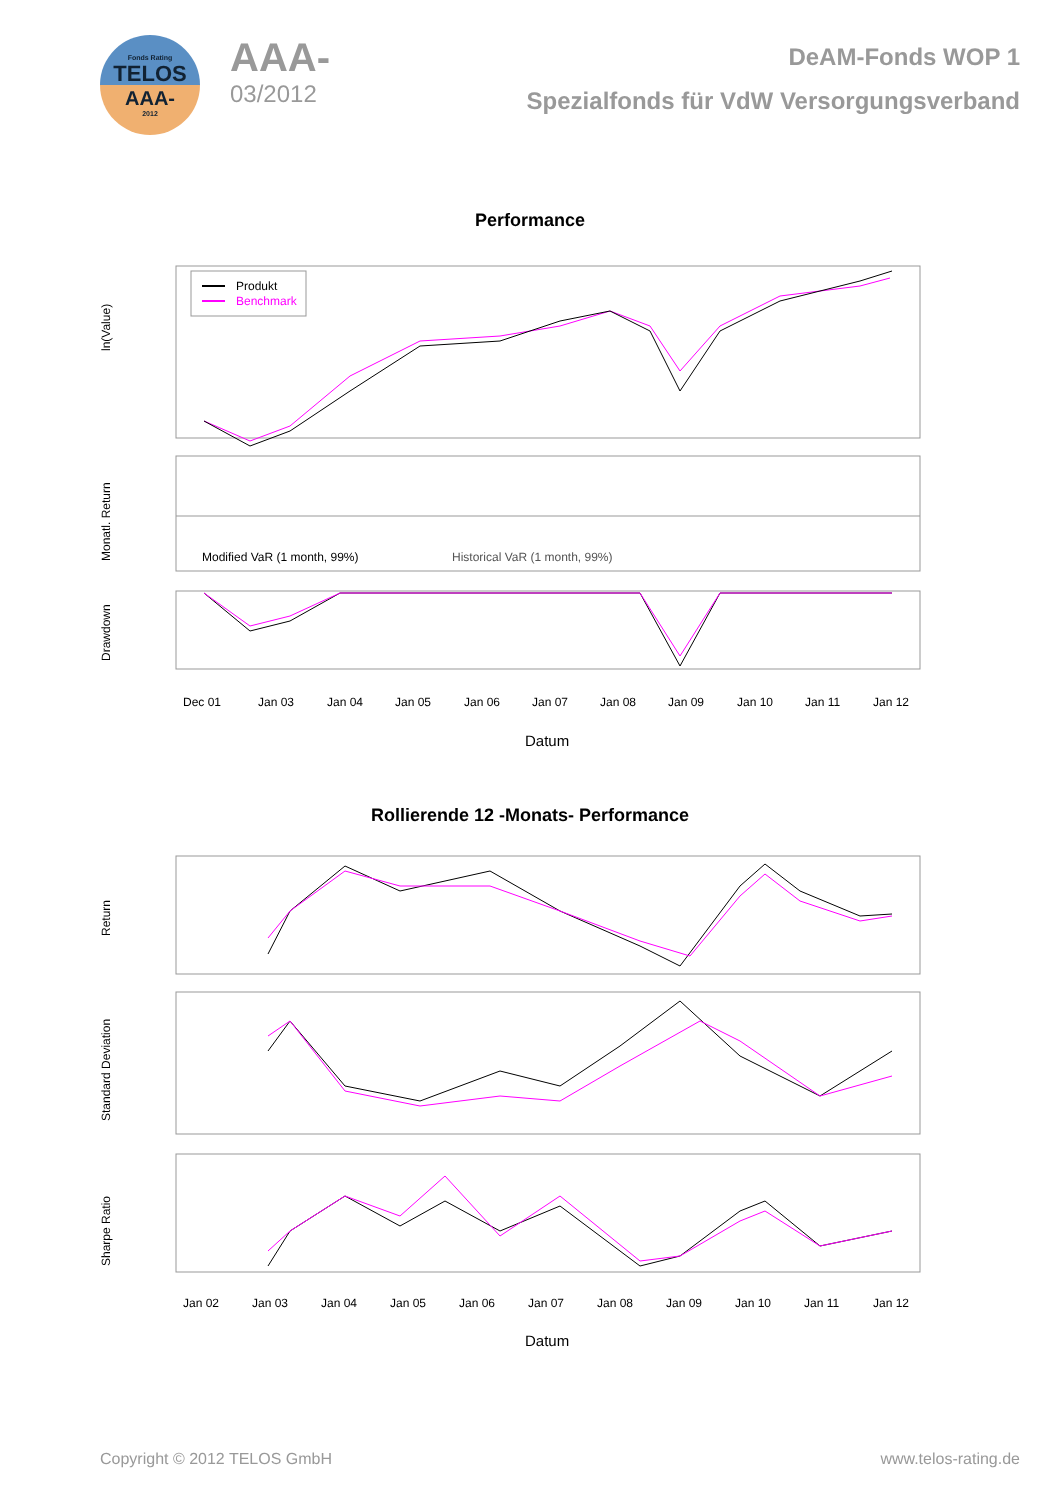Fonds Rating
TELOS
AAA-
2012
AAA-
03/2012
DeAM-Fonds WOP 1
Spezialfonds für VdW Versorgungsverband
Performance
ln(Value)
Monatl. Return
Drawdown
Produkt
Benchmark
Modified VaR (1 month, 99%)
Historical VaR (1 month, 99%)
Dec 01
Jan 03
Jan 04
Jan 05
Jan 06
Jan 07
Jan 08
Jan 09
Jan 10
Jan 11
Jan 12
Datum
Rollierende 12 -Monats- Performance
Return
Standard Deviation
Sharpe Ratio
Jan 02
Jan 03
Jan 04
Jan 05
Jan 06
Jan 07
Jan 08
Jan 09
Jan 10
Jan 11
Jan 12
Datum
Copyright © 2012 TELOS GmbH www.telos-rating.de